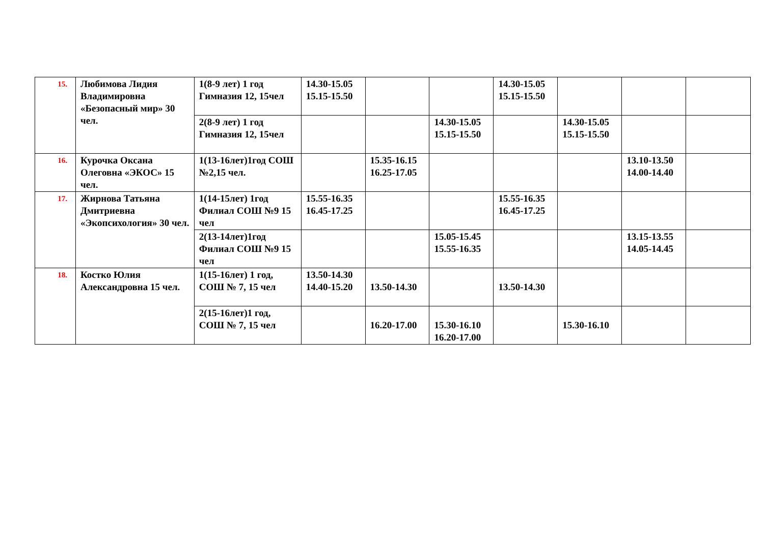| 15. | Любимова Лидия Владимировна «Безопасный мир» 30 чел. | 1(8-9 лет) 1 год Гимназия 12, 15чел | 14.30-15.05 15.15-15.50 | | | 14.30-15.05 15.15-15.50 | | | |
| | | 2(8-9 лет) 1 год Гимназия 12, 15чел | | | 14.30-15.05 15.15-15.50 | | 14.30-15.05 15.15-15.50 | | |
| 16. | Курочка Оксана Олеговна «ЭКОС» 15 чел. | 1(13-16лет)1год СОШ №2,15 чел. | | 15.35-16.15 16.25-17.05 | | | | 13.10-13.50 14.00-14.40 | |
| 17. | Жирнова Татьяна Дмитриевна «Экопсихология» 30 чел. | 1(14-15лет) 1год Филиал СОШ №9 15 чел | 15.55-16.35 16.45-17.25 | | | 15.55-16.35 16.45-17.25 | | | |
| | | 2(13-14лет)1год Филиал СОШ №9 15 чел | | | 15.05-15.45 15.55-16.35 | | | 13.15-13.55 14.05-14.45 | |
| 18. | Костко Юлия Александровна 15 чел. | 1(15-16лет) 1 год, СОШ № 7, 15 чел | 13.50-14.30 14.40-15.20 | 13.50-14.30 | | 13.50-14.30 | | | |
| | | 2(15-16лет)1 год, СОШ № 7, 15 чел | | 16.20-17.00 | 15.30-16.10 16.20-17.00 | | 15.30-16.10 | | |